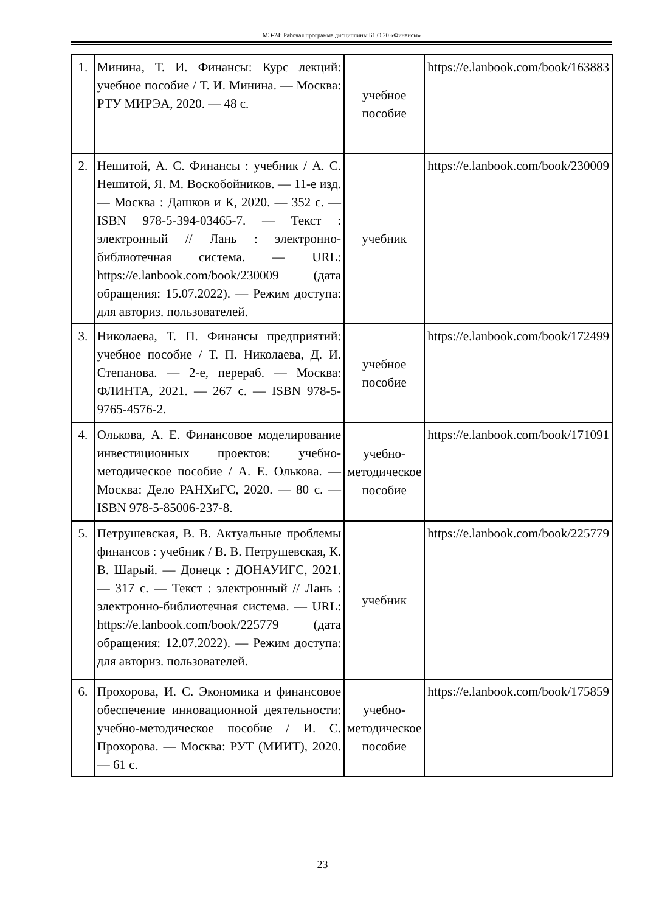МЭ-24: Рабочая программа дисциплины Б1.О.20 «Финансы»
| 1. | Минина, Т. И. Финансы: Курс лекций: учебное пособие / Т. И. Минина. — Москва: РТУ МИРЭА, 2020. — 48 с. | учебное пособие | https://e.lanbook.com/book/163883 |
| 2. | Нешитой, А. С. Финансы : учебник / А. С. Нешитой, Я. М. Воскобойников. — 11-е изд. — Москва : Дашков и К, 2020. — 352 с. — ISBN 978-5-394-03465-7. — Текст : электронный // Лань : электронно-библиотечная система. — URL: https://e.lanbook.com/book/230009 (дата обращения: 15.07.2022). — Режим доступа: для авториз. пользователей. | учебник | https://e.lanbook.com/book/230009 |
| 3. | Николаева, Т. П. Финансы предприятий: учебное пособие / Т. П. Николаева, Д. И. Степанова. — 2-е, перераб. — Москва: ФЛИНТА, 2021. — 267 с. — ISBN 978-5-9765-4576-2. | учебное пособие | https://e.lanbook.com/book/172499 |
| 4. | Олькова, А. Е. Финансовое моделирование инвестиционных проектов: учебно-методическое пособие / А. Е. Олькова. — Москва: Дело РАНХиГС, 2020. — 80 с. — ISBN 978-5-85006-237-8. | учебно-методическое пособие | https://e.lanbook.com/book/171091 |
| 5. | Петрушевская, В. В. Актуальные проблемы финансов : учебник / В. В. Петрушевская, К. В. Шарый. — Донецк : ДОНАУИГС, 2021. — 317 с. — Текст : электронный // Лань : электронно-библиотечная система. — URL: https://e.lanbook.com/book/225779 (дата обращения: 12.07.2022). — Режим доступа: для авториз. пользователей. | учебник | https://e.lanbook.com/book/225779 |
| 6. | Прохорова, И. С. Экономика и финансовое обеспечение инновационной деятельности: учебно-методическое пособие / И. С. Прохорова. — Москва: РУТ (МИИТ), 2020. — 61 с. | учебно-методическое пособие | https://e.lanbook.com/book/175859 |
23